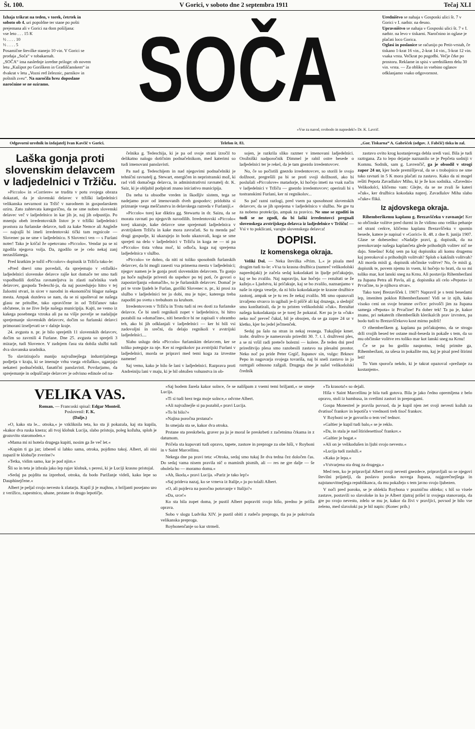Št. 100. V Gorici, v soboto dne 2 septembra 1911 Tečaj XLI
Izhaja trikrat na teden, v torek, četrtek in soboto ob 4. uri popoldne ter stane po pošti prejemana ali v Gorici na dom pošiljana:
vse leto . . . 15 K
½ . . . . 10
⅓ . . . . 5
Posamične številke stanejo 10 vin. V Gorici se prodaja „Soča“ v tobakarnah.
„SOČA“ ima naslednje izredne priloge: ob novem letu „Kažipot po Goriškem in Gradiščanskem“ in dvakrat v letu „Vozni red železnic, parnikov in poštnih zvez“. Na naročila brez doposlane naročnine se ne oziramo.
SOČA
»Vse za narod, svobodo in napredek!« Dr. K. Lavrič.
Uredništvo se nahaja v Gosposki ulici št. 7 v Gorici v I. nadstr. na desno.
Upravništvo se nahaja v Gosposki ulici št. 7 v I. nadstr. na levo v tiskarni. Naročnino in oglase je plačati loco Gorica.
Oglasi in poslanice se računijo po Petit-vrstah, če tiskano 1-krat 16 vin., 2-krat 14 vin., 3-krat 12 vin. vsaka vrsta. Večkrat po pogodbi. Večje črke po prostoru. Reklame in spisi v uredniškem delu 30 vin. vrsta. — Za obliko in vsebino oglasov odklanjamo vsako odgovornost.
Odgovorni urednik in izdajatelj Ivan Kavčič v Gorici. Telefon št. 83. „Gor. Tiskarna“ A. Gabršček (odgov. J. Fabčič) tiska in zal.
Laška gonja proti slovenskim delavcem v ladjedelnici v Tržiču.
»Piccolo« in »Corriere« se trudita v potu svojega obraza dokazati, da je slovenski delavec v tržiški ladjedelnici velikanska nevarnost za Tržič v narodnem in gospodarskem oziru. Zato zahtevata kategorično, da ne sme noben slovenski delavec več v ladjedelnico in kar jih je, naj jih odpustijo. Po mnenju obeh irredentovskih listov je v tržiški ladjedelnici prostora za furlanske delavce, tudi za kake Nemce ali Angleže — najrajši bi imeli irredentovski tički tam regnicole — Slovenec pa ne sme v ladjedelnico. S Slovenci ven — s Furlani noter! Tako je kričal že opetovano »Piccolo«. Vendar pa se ni zgodila njegova volja. Da, zgodilo se je celo nekaj zanj nezaslišanega.
Pred kratkim je tožil »Piccolov« dopisnik iz Tržiča tako-le:
»Pred dnevi smo povedali, da sprejemajo v »tržaški« ladjedelnici slovenske delavce rajše kot domače ter smo tudi vspodbudili dotična ravnateljstva in zlasti načelnika vseh delavcev, gospoda Tedeschi-ja, da naj posredujejo hitro v tej žalostni stvari, in sicer v narodni in ekonomični blagor našega mesta. Ampak dozdeva se nam, da se ni upošteval ne našega glasu ne pritožbe, tako opravičene in od Tržičanov tako občutene, in ne žive želje našega municipija. Kajti, ne vemo iz kakega posebnega vzroka ali pa na višje povelje se nadaljuje sprejemanje slovenskih delavcev, dočim so furlanski delavci primorani izseljevati se v dalnje kraje.
24. avgusta n. pr. je bilo sprejetih 11 slovenskih delavcev, dočim so zavrnili 4 Furlane. Dne 25. avgusta so sprejeli 3 mizarje, tudi Slovence. V zadnjem času sta dobila službi tudi dva slovanska uradnika.
To slavizirajočo manijo najvažnejšega industrijalnega podjetja v kraju, ki se imenuje vrhu vsega »tržaško«, uganjajo nekateri podnačelniki, fanatični panslavisti. Povdarjamo, da sprejemanje in odpuščanje delavcev je odvisno edinole od na-
čelnika g. Tedeschija, ki je pa od svoje strani izročil to delikatno nalogo dotičnim podnačelnikom, med katerimi so tudi imenovani panslavisti.
Pa nad g. Tedeschijem in nad njegovimi podnačelniki je tehnični ravnatelj g. Stewart, energičen in nepristranski mož, ki rad vidi domačega delavca, in administrativni ravnatelj dr. K. Saiz, ki je obljubil podpirati znano iniciativo municipija.
Da neha ta obsodbe vreden in škodljiv sistem, tega se nadejamo prav od imenovanih dveh gospodov; pridobita si priznanje vsega meščanstva in delavskega razreda v Furlaniji.«
»Piccolo« torej kar diktira gg. Stewartu in dr. Saizu, da se morata ravnati po njegovih navodilih. Irredentovski »Piccolo« torej ukazuje, kake delavce sme sprejemati ladjedelnica v avstrijskem Tržiču in kake mora zavračati. So tu menda pač drugi gospodje, ki ukazujejo in bodo ukazovali, koga se sme sprejeti na delo v ladjedelnici v Tržiču in koga ne — ni pa »Piccolo« tista vrhna moč, ki odloča, koga naj sprejema ladjedelnica v službo.
»Piccolo« ve dobro, da niti ni toliko sposobnih furlanskih delavcev, da bi mogli zasesti vsa primerna mesta v ladjedelnici; njegov namen je le gonja proti slovenskim delavcem. To gonjo pa hoče najbolje privesti do uspehov po tej poti, če govori o zapostavljanju »domačih«, to je furlanskih delavcev. Domač je pri te vrste ljudeh le Furlan, goriški Slovenec n. pr., ki prosi za službo v ladjedelnici ter jo dobi, mu je tujec, katerega treba zapoditi po svetu s trebuhom za kruhom.
Irredentovcem v Tržiču in Trstu tudi ni res dosti za furlanske delavce. Če bi sneli regnikoli zopet v ladjedelnico, bi hitro pozabili na »domačine«, niti besedice bi ne zapisali v obrambo teh, ako bi jih odklanjali v ladjedelnici — ker bi bili vsi zadovoljni in srečni, da delajo regnikoli v avstrijski ladjedelnici....
Slabo uslugo dela »Piccolo« furlanskim delavcem, ker se toliko poteguje za nje. Ker ni regnikolov pa avstrijski Furlani v ladjedelnici, morda se pripravi med temi koga za izvestne namene!
Saj vemo, kako je bilo še lani v ladjedelnici. Razprava proti Andreiniju lani v maju, ki je bil obtožen vohunstva in ob-
sojen, je razkrila sliko razmer v imenovani ladjedelnici. Orožniški nadporočnik Dimmel je rabil ostre besede o ladjedelnici ter je rekel, da je tam gnezdo irredentovcev.
No, če so počistili gnezdo irredentovcev, so storili le svojo dolžnost, pregrešili pa bi se proti svoji dolžnosti, ako bi poslušali »Piccolove« matadorje, ki hočejo imeti na vsak način v ladjedelnici v Tržiču — gnezdo irredentovcev; operirali bi s tostranskimi Furlani, ker ni regnikolov...
So pač razni razlogi, pred vsem pa sposobnost slovenskih delavcev, da se jih sprejema v ladjedelnico v službo. Ne gre tu za nobeno protekcijo, ampak za pravico. Ne sme se zgoditi in tudi se ne zgodi, da bi laški irredentovci pregnali slovenskega avstrijskega delavca iz ladjedelnice v Tržiču! — Vsi v to poklicani, varujte slovenskega delavca!
DOPISI.
Iz komenskega okraja.
Veliki Dol. — Neka številka »Prim. L.« je pisala med drugim tudi to-le: »Vsa ta krasna družbica (namreč velikodolski naprednjaki) je začela sedaj kokodakati in ljudje pričakujejo, kaj se bo zvalilo. Naj napravijo, kar hočejo — rezultati se že kažejo.« Ljudstvu, ki pričakuje, kaj se bo zvalilo, naznanjamo v naše in njega veselje, da ni bilo kokodakanje te krasne družbice zastonj, ampak se je tu res že nekaj zvalilo. Mi smo opazovali izvaljeno stvarco in ugibali je-li piščë ali kaj druzega, a slednjič smo konštatirali, da je to pristen velikodolski »čuk«. Rezultat našega kokodakanja se je torej že pokazal. Ker pa je ta »čuk« neko noč preveč čukal, bil je obsojen, da se ga zapre 24 ur v kletko, kjer bo jedel ječmenček.
Sedaj pa šalo na stran in nekaj resnega. Tukajšnje kmet. izobr. društvo je nameravalo prirediti 30. 7. t. l. družtveni ples, a se ni vršil radi pretečе bolezni — kolere. Že teden dni pred prireditvijo plesa smo razobesili zastavo na plesalni prostor. Neko noč pa pride Peter Grgič, županov sin, vulgo: Brknov Pepo in nagovarja svojega tovariša, naj bi sneli zastavo in jo raztrgali odnosno zažgali. Drugega dne je našel velikodolski čredník
zastavo ovito krog kostanjevega debla sredi vasi. Bila je tudi raztrgana. Za to lepo dejanje naznanilo se je Pepčeta sodniji v Komnu. Sodnik, sam g. Lavrenčič, ga je obsodil v strogi zapor 24 ur, kjer bode premišljeval, da se s trobojnico ne sme tako ravnati in 5 K mora plačati za zastavo. Kako da ni mogel rešiti Pepota Zavadlalov Miho, ki je že kos sodnika. »Zavedni« Velikodolci, kličemo vam: Glejte, da se ne zvali še kateri »čuk«, ker družbica kokodaka naprej. Zavadlalov Miha slabo »čuke« fliká.
Iz ajdovskega okraja.
Rihemberškemu kaplanu g. Brezavščeku v ravnanje! Ker so občinske volitve pred durmi in že vidimo ono veliko pehanje od strani cerkve, kličemo kaplanu Brezavščeku v spomin besede, katere je napisal v »Gorici« št. 48. z dne 8. junija 1907. Glase se dobesedno: »Nadalje pravi, g. dopisnik, da na prerokovanje našega kaplančeta glede prihodnjih volitev nič ne dajo. Smešno! Kdaj sem pa kaj dopisniku ali komu drugemu kaj prerokoval o prihodnjih volitvah? Sploh o kakšnih volitvah? Ali morda misli g. dopisnik občinske volitve? No, če misli g. dopisnik te, povem njemu in vsem, ki hočejo to brati, da so mi toliko mar, kot lanski sneg na Krnu. Ali postavijo Rihemberžani za župana Petra ali Pavla, ali g. dopisnika ali celo »Pepota« iz Prvačine, to je njihova stvar«.
Tako torej Brezavšček l. 1907! Napravil je s temi besedami lep, imeniten poklon Rihemberžanom! Vidi se iz njih, kako visoko ceni on svoje brumne ovčice: privošči jim za župana samega »Pepota« iz Prvačine! Pa dober tek! Ta pa je, kakor znano, pri nekaterih rihemberških klerikalcih prav izvrsten, pa bodo tudi to Brezavščekovo kost mirno požrli!
O rihemberškem g. kaplanu pa pričakujemo, da se strogo drži svojih besed ter ostane mož-beseda in pokaže s tem, da so mu občinske volitve res toliko mar kot lanski sneg na Krnu!
Če se pa bo godilo nasprotno, tedaj primite ga, Rihemberžani, za ušesa in pokažite mu, kaj je pisal pred štirimi leti!
To Vam sporoča nekdo, ki je takrat opazoval »prežanje za kostanjem«.
VELIKA VAS.
Roman. — Francoski spisal: Edgar Monteil.
Poslovenil: F. K.
(Dalje.)
»O, kako sta le... otroka,« je vzkliknila teta, ko sta ji pokazala, kaj sta kupila, »kakor dva ruska kneza; ali tvoj klobuk Lucija, slabo pristoja, poleg kožuha, sploh je grozovito staromoden.«
»Mama mi ni hotela drugega kupiti, nosim ga že več let.«
»Kupim ti ga jaz; izbereš si lahko sama, otroka, pojdimo takoj. Albert, ali nisi zapazil te klobučje zverine?«
»Tetka, vidim samo, kar je pod njim.«
Šli so in teta je izbrala jako lep rujav klobuk, s peresi, ki je Luciji krasno pristojal.
»Sedaj pa pojdita na izprehod, otroka, da bodo Parižanje videli, kako lepe so Dauphinejčene.«
Albert je peljal svojo nevesto k zlatarju. Kupil ji je majhno, z briljanti posejano uro z verižico, zapestnico, uhane, prstane in drugo lepotičje.
»Saj bodem žarela kakor solnce, če se nališpam z vsemi temi briljanti,« se smeje Lucija.
»Ti si tudi brez tega moje solnce,« odvrne Albert.
»Ali najvažnejše si pa pozabil,« pravi Lucija.
»To bi bilo?«
»Najina poročna prstana!«
In smejala sta se, kakor dva otroka.
Prstane sta preskrbela, graver pa ju je moral še preskrbeti z začetnima črkama in z datumom.
Pričela sta kupovati tudi opravo, tapete, zastore in preproge za obe hiši, v Royboni in v Saint Marcellinu.
Nekega dne pa pravi teta: »Otroka, sedaj smo tukaj že dva tedna čez določen čas. Do sedaj vama nisem pravila nič o maminih pismih, ali — res ne gre dalje — še obolela bo — moramo domu.«
»Ah, škoda,« pravi Lucija. »Pariz je tako lep!«
»Saj prideva nazaj, ko se vrneva iz Italije,« jo po tolaži Albert.
»O, ali pojdeva na poročno potovanje v Italijo?«
»Da, srce!«
Ko sta bila zopet doma, je pustil Albert popraviti svojo hišo, predno je prišla oprava.
Sobo v slogu Ludvika XIV. je pustil obiti z rudečo preprogo, tla pa je pokrivala velikanska preproga.
Roybonenčanje so kar strmeli.
»Ta krasota!« so dejali.
Hiša v Saint Marcellinu je bila tudi gotova. Bila je jako čedno opremljena z belo opravo, stoli iz bambusa, in svetlimi zastori in preprogami.
Gospa Monestrel je pravila povsod, da je kupil njen zet svoji nevesti kožuh za dvatisoč frankov in lepotiča v vrednosti treh tisoč frankov.
V Royboni se je govorilo o tem več tednov.
»Galtier je kupil tudi balo,« se je reklo.
»Da, in stala je nad štiridesettisoč frankov.«
»Galtier je bogat.«
»Ali on je velikodušen in ljubi svojo nevesto.«
»Lucija tudi zasluži.«
»Kako je lepa.«
»Vstvarjena sta drug za drugega.«
Med tem, ko je pripravljal Albert svoji nevesti gnezdece, pripravljali so se njegovi številni prijatelji, da poslavo poroko novega župana, najgorečnejšega in najstanovitnejšega republikanca, da mu pokažejo s tem javno svojo ljubezen.
V noči pred poroko, se je oblekla Roybona v praznično obleko; s hiš so visele zastave, postavili so slavoloke in ko je Albert zjutraj prišel iz svojega stanovanja, da gre po svojo nevesto, zdelo se mu je, kakor da živi v pravljici, povsod je bilo vse zeleno, med slavoloki pa je bil napis: (Konec prih.)